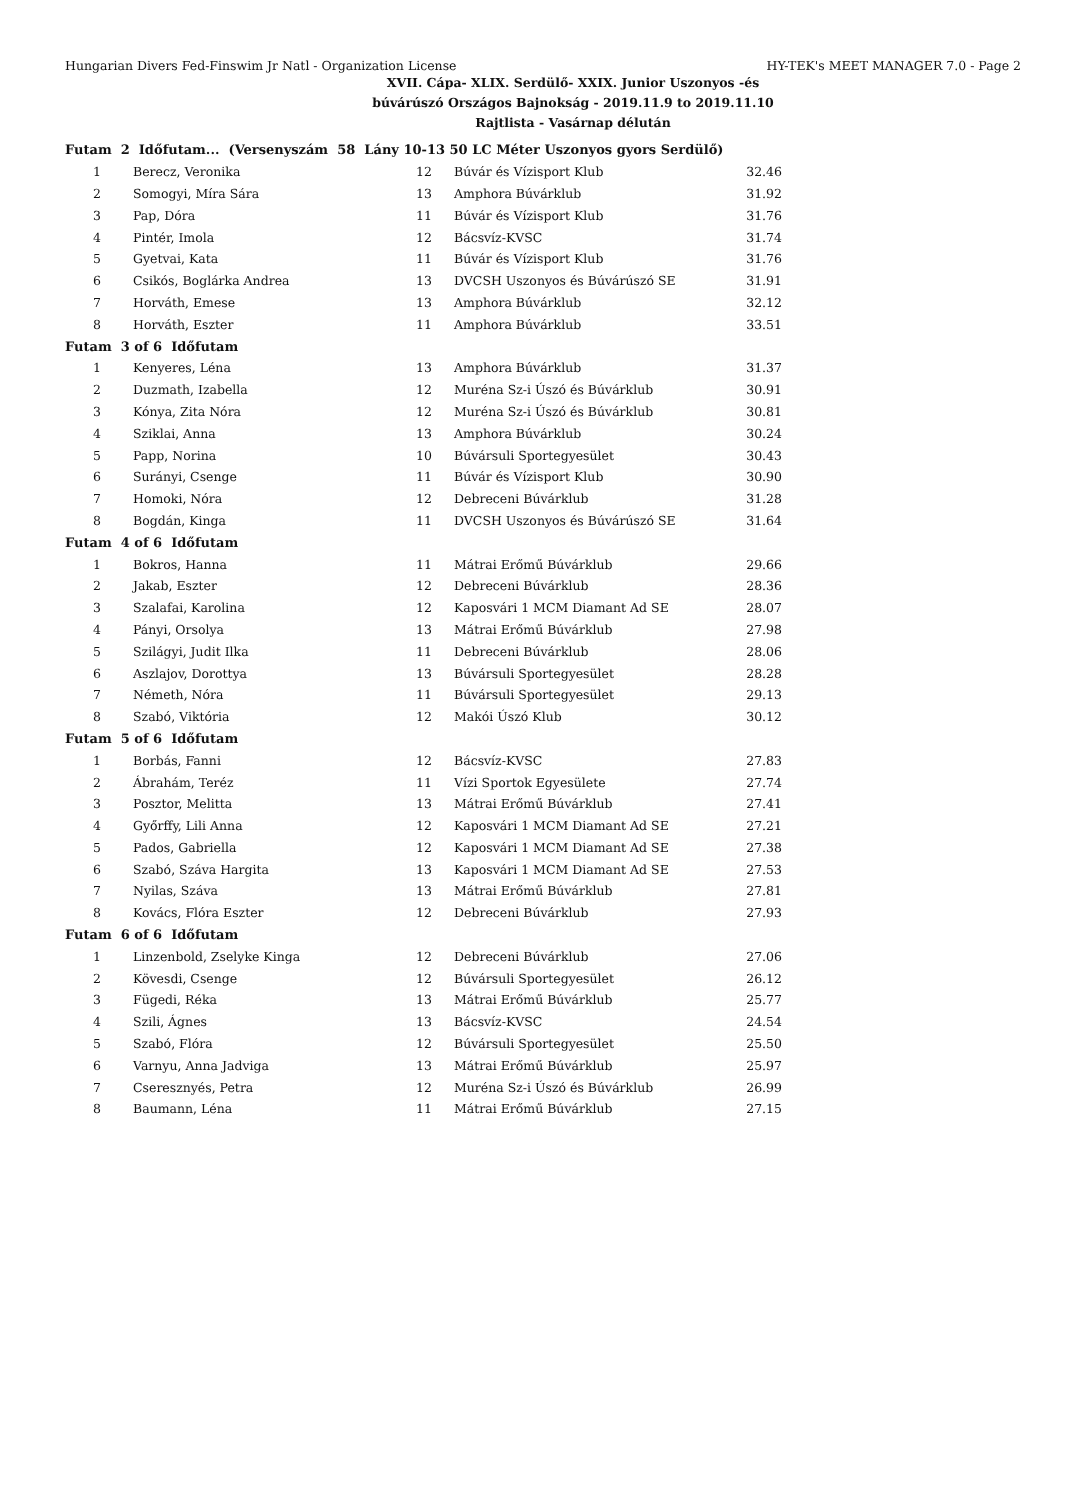Hungarian Divers Fed-Finswim Jr Natl - Organization License HY-TEK's MEET MANAGER 7.0 - Page 2
XVII. Cápa- XLIX. Serdülő- XXIX. Junior Uszonyos -és
búvárúszó Országos Bajnokság - 2019.11.9 to 2019.11.10
Rajtlista - Vasárnap délután
| Futam 2 Időfutam... (Versenyszám 58 Lány 10-13 50 LC Méter Uszonyos gyors Serdülő) | | | | |
| 1 | Berecz, Veronika | 12 | Búvár és Vízisport Klub | 32.46 |
| 2 | Somogyi, Míra Sára | 13 | Amphora Búvárklub | 31.92 |
| 3 | Pap, Dóra | 11 | Búvár és Vízisport Klub | 31.76 |
| 4 | Pintér, Imola | 12 | Bácsvíz-KVSC | 31.74 |
| 5 | Gyetvai, Kata | 11 | Búvár és Vízisport Klub | 31.76 |
| 6 | Csikós, Boglárka Andrea | 13 | DVCSH Uszonyos és Búvárúszó SE | 31.91 |
| 7 | Horváth, Emese | 13 | Amphora Búvárklub | 32.12 |
| 8 | Horváth, Eszter | 11 | Amphora Búvárklub | 33.51 |
| Futam 3 of 6 Időfutam | | | | |
| 1 | Kenyeres, Léna | 13 | Amphora Búvárklub | 31.37 |
| 2 | Duzmath, Izabella | 12 | Muréna Sz-i Úszó és Búvárklub | 30.91 |
| 3 | Kónya, Zita Nóra | 12 | Muréna Sz-i Úszó és Búvárklub | 30.81 |
| 4 | Sziklai, Anna | 13 | Amphora Búvárklub | 30.24 |
| 5 | Papp, Norina | 10 | Búvársuli Sportegyesület | 30.43 |
| 6 | Surányi, Csenge | 11 | Búvár és Vízisport Klub | 30.90 |
| 7 | Homoki, Nóra | 12 | Debreceni Búvárklub | 31.28 |
| 8 | Bogdán, Kinga | 11 | DVCSH Uszonyos és Búvárúszó SE | 31.64 |
| Futam 4 of 6 Időfutam | | | | |
| 1 | Bokros, Hanna | 11 | Mátrai Erőmű Búvárklub | 29.66 |
| 2 | Jakab, Eszter | 12 | Debreceni Búvárklub | 28.36 |
| 3 | Szalafai, Karolina | 12 | Kaposvári 1 MCM Diamant Ad SE | 28.07 |
| 4 | Pányi, Orsolya | 13 | Mátrai Erőmű Búvárklub | 27.98 |
| 5 | Szilágyi, Judit Ilka | 11 | Debreceni Búvárklub | 28.06 |
| 6 | Aszlajov, Dorottya | 13 | Búvársuli Sportegyesület | 28.28 |
| 7 | Németh, Nóra | 11 | Búvársuli Sportegyesület | 29.13 |
| 8 | Szabó, Viktória | 12 | Makói Úszó Klub | 30.12 |
| Futam 5 of 6 Időfutam | | | | |
| 1 | Borbás, Fanni | 12 | Bácsvíz-KVSC | 27.83 |
| 2 | Ábrahám, Teréz | 11 | Vízi Sportok Egyesülete | 27.74 |
| 3 | Posztor, Melitta | 13 | Mátrai Erőmű Búvárklub | 27.41 |
| 4 | Győrffy, Lili Anna | 12 | Kaposvári 1 MCM Diamant Ad SE | 27.21 |
| 5 | Pados, Gabriella | 12 | Kaposvári 1 MCM Diamant Ad SE | 27.38 |
| 6 | Szabó, Száva Hargita | 13 | Kaposvári 1 MCM Diamant Ad SE | 27.53 |
| 7 | Nyilas, Száva | 13 | Mátrai Erőmű Búvárklub | 27.81 |
| 8 | Kovács, Flóra Eszter | 12 | Debreceni Búvárklub | 27.93 |
| Futam 6 of 6 Időfutam | | | | |
| 1 | Linzenbold, Zselyke Kinga | 12 | Debreceni Búvárklub | 27.06 |
| 2 | Kövesdi, Csenge | 12 | Búvársuli Sportegyesület | 26.12 |
| 3 | Fügedi, Réka | 13 | Mátrai Erőmű Búvárklub | 25.77 |
| 4 | Szili, Ágnes | 13 | Bácsvíz-KVSC | 24.54 |
| 5 | Szabó, Flóra | 12 | Búvársuli Sportegyesület | 25.50 |
| 6 | Varnyu, Anna Jadviga | 13 | Mátrai Erőmű Búvárklub | 25.97 |
| 7 | Cseresznyés, Petra | 12 | Muréna Sz-i Úszó és Búvárklub | 26.99 |
| 8 | Baumann, Léna | 11 | Mátrai Erőmű Búvárklub | 27.15 |